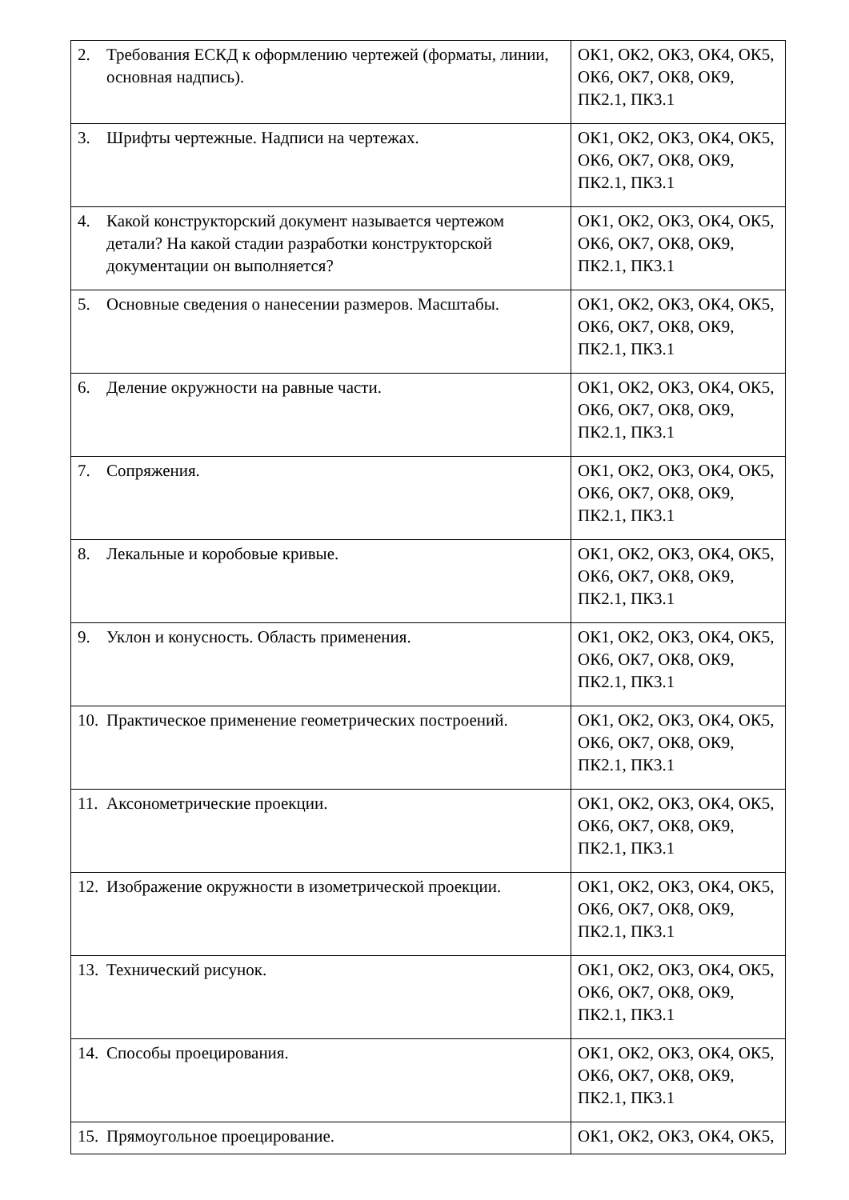| 2. Требования ЕСКД к оформлению чертежей (форматы, линии, основная надпись). | ОК1, ОК2, ОК3, ОК4, ОК5, ОК6, ОК7, ОК8, ОК9, ПК2.1, ПК3.1 |
| 3. Шрифты чертежные. Надписи на чертежах. | ОК1, ОК2, ОК3, ОК4, ОК5, ОК6, ОК7, ОК8, ОК9, ПК2.1, ПК3.1 |
| 4. Какой конструкторский документ называется чертежом детали? На какой стадии разработки конструкторской документации он выполняется? | ОК1, ОК2, ОК3, ОК4, ОК5, ОК6, ОК7, ОК8, ОК9, ПК2.1, ПК3.1 |
| 5. Основные сведения о нанесении размеров. Масштабы. | ОК1, ОК2, ОК3, ОК4, ОК5, ОК6, ОК7, ОК8, ОК9, ПК2.1, ПК3.1 |
| 6. Деление окружности на равные части. | ОК1, ОК2, ОК3, ОК4, ОК5, ОК6, ОК7, ОК8, ОК9, ПК2.1, ПК3.1 |
| 7. Сопряжения. | ОК1, ОК2, ОК3, ОК4, ОК5, ОК6, ОК7, ОК8, ОК9, ПК2.1, ПК3.1 |
| 8. Лекальные и коробовые кривые. | ОК1, ОК2, ОК3, ОК4, ОК5, ОК6, ОК7, ОК8, ОК9, ПК2.1, ПК3.1 |
| 9. Уклон и конусность. Область применения. | ОК1, ОК2, ОК3, ОК4, ОК5, ОК6, ОК7, ОК8, ОК9, ПК2.1, ПК3.1 |
| 10. Практическое применение геометрических построений. | ОК1, ОК2, ОК3, ОК4, ОК5, ОК6, ОК7, ОК8, ОК9, ПК2.1, ПК3.1 |
| 11. Аксонометрические проекции. | ОК1, ОК2, ОК3, ОК4, ОК5, ОК6, ОК7, ОК8, ОК9, ПК2.1, ПК3.1 |
| 12. Изображение окружности в изометрической проекции. | ОК1, ОК2, ОК3, ОК4, ОК5, ОК6, ОК7, ОК8, ОК9, ПК2.1, ПК3.1 |
| 13. Технический рисунок. | ОК1, ОК2, ОК3, ОК4, ОК5, ОК6, ОК7, ОК8, ОК9, ПК2.1, ПК3.1 |
| 14. Способы проецирования. | ОК1, ОК2, ОК3, ОК4, ОК5, ОК6, ОК7, ОК8, ОК9, ПК2.1, ПК3.1 |
| 15. Прямоугольное проецирование. | ОК1, ОК2, ОК3, ОК4, ОК5, |